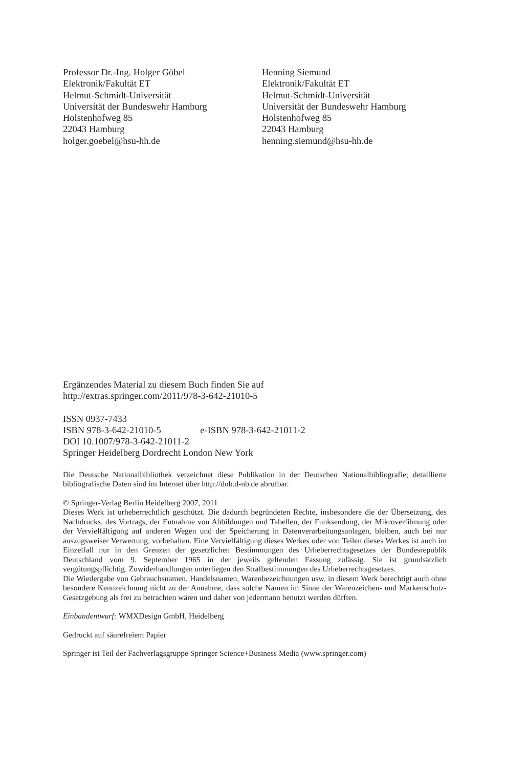Professor Dr.-Ing. Holger Göbel
Elektronik/Fakultät ET
Helmut-Schmidt-Universität
Universität der Bundeswehr Hamburg
Holstenhofweg 85
22043 Hamburg
holger.goebel@hsu-hh.de
Henning Siemund
Elektronik/Fakultät ET
Helmut-Schmidt-Universität
Universität der Bundeswehr Hamburg
Holstenhofweg 85
22043 Hamburg
henning.siemund@hsu-hh.de
Ergänzendes Material zu diesem Buch finden Sie auf
http://extras.springer.com/2011/978-3-642-21010-5
ISSN 0937-7433
ISBN 978-3-642-21010-5 e-ISBN 978-3-642-21011-2
DOI 10.1007/978-3-642-21011-2
Springer Heidelberg Dordrecht London New York
Die Deutsche Nationalbibliothek verzeichnet diese Publikation in der Deutschen Nationalbibliografie; detaillierte bibliografische Daten sind im Internet über http://dnb.d-nb.de abrufbar.
© Springer-Verlag Berlin Heidelberg 2007, 2011
Dieses Werk ist urheberrechtlich geschützt. Die dadurch begründeten Rechte, insbesondere die der Übersetzung, des Nachdrucks, des Vortrags, der Entnahme von Abbildungen und Tabellen, der Funksendung, der Mikroverfilmung oder der Vervielfältigung auf anderen Wegen und der Speicherung in Datenverarbeitungsanlagen, bleiben, auch bei nur auszugsweiser Verwertung, vorbehalten. Eine Vervielfältigung dieses Werkes oder von Teilen dieses Werkes ist auch im Einzelfall nur in den Grenzen der gesetzlichen Bestimmungen des Urheberrechtsgesetzes der Bundesrepublik Deutschland vom 9. September 1965 in der jeweils geltenden Fassung zulässig. Sie ist grundsätzlich vergütungspflichtig. Zuwiderhandlungen unterliegen den Strafbestimmungen des Urheberrechtsgesetzes.
Die Wiedergabe von Gebrauchsnamen, Handelsnamen, Warenbezeichnungen usw. in diesem Werk berechtigt auch ohne besondere Kennzeichnung nicht zu der Annahme, dass solche Namen im Sinne der Warenzeichen- und Markenschutz-Gesetzgebung als frei zu betrachten wären und daher von jedermann benutzt werden dürften.
Einbandentwurf: WMXDesign GmbH, Heidelberg
Gedruckt auf säurefreiem Papier
Springer ist Teil der Fachverlagsgruppe Springer Science+Business Media (www.springer.com)